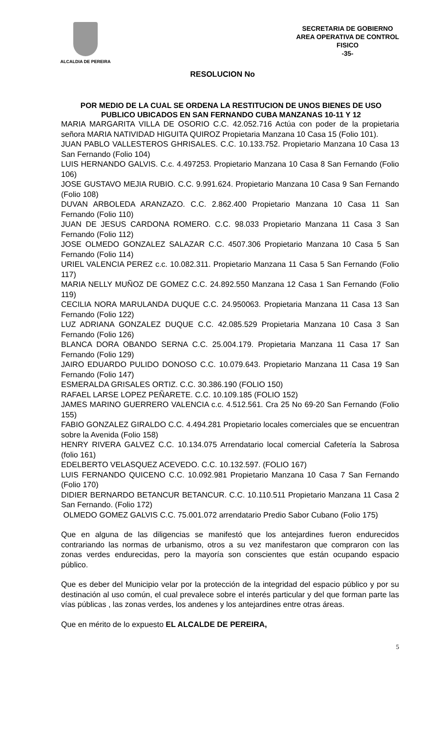ALCALDIA DE PEREIRA
SECRETARIA DE GOBIERNO
AREA OPERATIVA DE CONTROL
FISICO
-35-
RESOLUCION No
POR MEDIO DE LA CUAL SE ORDENA LA RESTITUCION DE UNOS BIENES DE USO PUBLICO UBICADOS EN SAN FERNANDO CUBA MANZANAS 10-11 Y 12
MARIA MARGARITA VILLA DE OSORIO C.C. 42.052.716 Actúa con poder de la propietaria señora MARIA NATIVIDAD HIGUITA QUIROZ Propietaria Manzana 10 Casa 15 (Folio 101).
JUAN PABLO VALLESTEROS GHRISALES. C.C. 10.133.752. Propietario Manzana 10 Casa 13 San Fernando (Folio 104)
LUIS HERNANDO GALVIS. C.c. 4.497253. Propietario Manzana 10 Casa 8 San Fernando (Folio 106)
JOSE GUSTAVO MEJIA RUBIO. C.C. 9.991.624. Propietario Manzana 10 Casa 9 San Fernando (Folio 108)
DUVAN ARBOLEDA ARANZAZO. C.C. 2.862.400 Propietario Manzana 10 Casa 11 San Fernando (Folio 110)
JUAN DE JESUS CARDONA ROMERO. C.C. 98.033 Propietario Manzana 11 Casa 3 San Fernando (Folio 112)
JOSE OLMEDO GONZALEZ SALAZAR C.C. 4507.306 Propietario Manzana 10 Casa 5 San Fernando (Folio 114)
URIEL VALENCIA PEREZ c.c. 10.082.311. Propietario Manzana 11 Casa 5 San Fernando (Folio 117)
MARIA NELLY MUÑOZ DE GOMEZ C.C. 24.892.550 Manzana 12 Casa 1 San Fernando (Folio 119)
CECILIA NORA MARULANDA DUQUE C.C. 24.950063. Propietaria Manzana 11 Casa 13 San Fernando (Folio 122)
LUZ ADRIANA GONZALEZ DUQUE C.C. 42.085.529 Propietaria Manzana 10 Casa 3 San Fernando (Folio 126)
BLANCA DORA OBANDO SERNA C.C. 25.004.179. Propietaria Manzana 11 Casa 17 San Fernando (Folio 129)
JAIRO EDUARDO PULIDO DONOSO C.C. 10.079.643. Propietario Manzana 11 Casa 19 San Fernando (Folio 147)
ESMERALDA GRISALES ORTIZ. C.C. 30.386.190 (FOLIO 150)
RAFAEL LARSE LOPEZ PEÑARETE. C.C. 10.109.185 (FOLIO 152)
JAMES MARINO GUERRERO VALENCIA c.c. 4.512.561. Cra 25 No 69-20 San Fernando (Folio 155)
FABIO GONZALEZ GIRALDO C.C. 4.494.281 Propietario locales comerciales que se encuentran sobre la Avenida (Folio 158)
HENRY RIVERA GALVEZ C.C. 10.134.075 Arrendatario local comercial Cafetería la Sabrosa (folio 161)
EDELBERTO VELASQUEZ ACEVEDO. C.C. 10.132.597. (FOLIO 167)
LUIS FERNANDO QUICENO C.C. 10.092.981 Propietario Manzana 10 Casa 7 San Fernando (Folio 170)
DIDIER BERNARDO BETANCUR BETANCUR. C.C. 10.110.511 Propietario Manzana 11 Casa 2 San Fernando. (Folio 172)
OLMEDO GOMEZ GALVIS C.C. 75.001.072 arrendatario Predio Sabor Cubano (Folio 175)
Que en alguna de las diligencias se manifestó que los antejardines fueron endurecidos contrariando las normas de urbanismo, otros a su vez manifestaron que compraron con las zonas verdes endurecidas, pero la mayoría son conscientes que están ocupando espacio público.
Que es deber del Municipio velar por la protección de la integridad del espacio público y por su destinación al uso común, el cual prevalece sobre el interés particular y del que forman parte las vías públicas , las zonas verdes, los andenes y los antejardines entre otras áreas.
Que en mérito de lo expuesto EL ALCALDE DE PEREIRA,
5